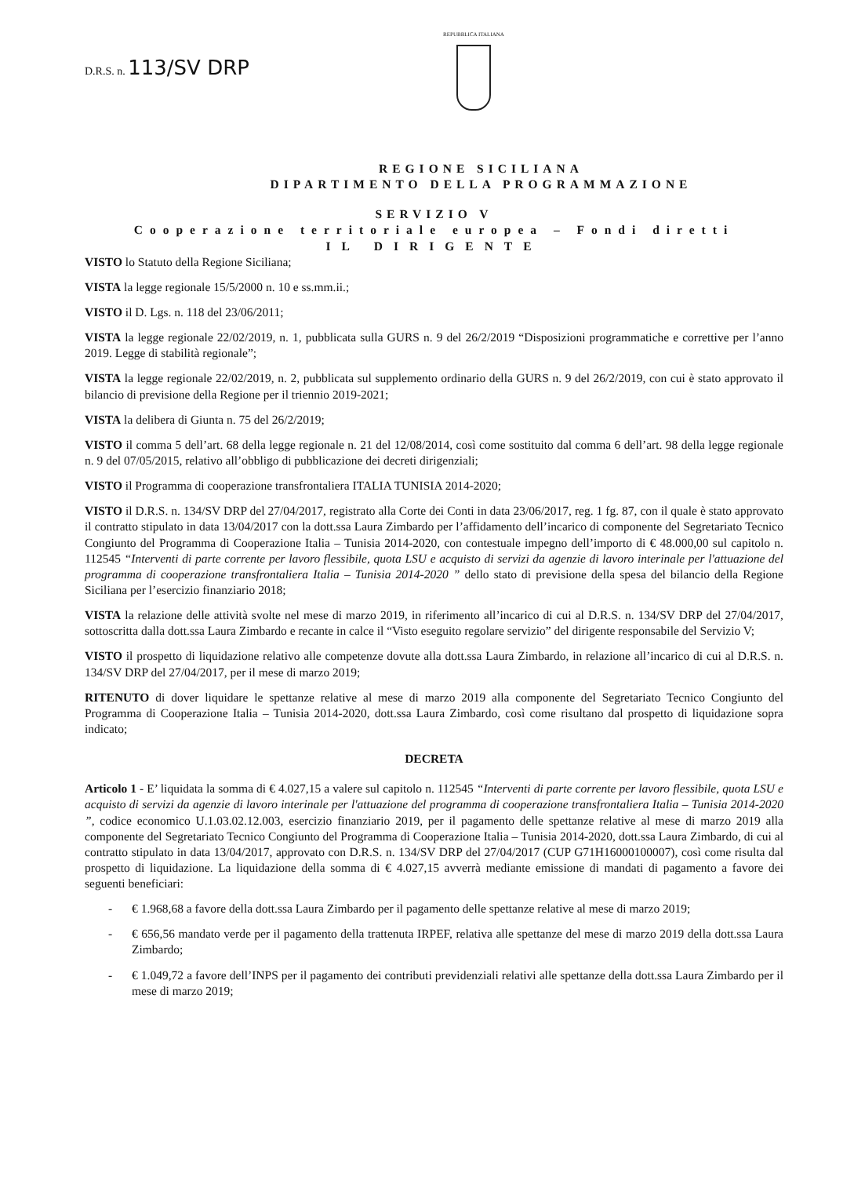D.R.S. n. 113/SV DRP
REPUBBLICA ITALIANA
REGIONE SICILIANA
DIPARTIMENTO DELLA PROGRAMMAZIONE
SERVIZIO V
Cooperazione territoriale europea – Fondi diretti
IL DIRIGENTE
VISTO lo Statuto della Regione Siciliana;
VISTA la legge regionale 15/5/2000 n. 10 e ss.mm.ii.;
VISTO il D. Lgs. n. 118 del 23/06/2011;
VISTA la legge regionale 22/02/2019, n. 1, pubblicata sulla GURS n. 9 del 26/2/2019 “Disposizioni programmatiche e correttive per l’anno 2019. Legge di stabilità regionale”;
VISTA la legge regionale 22/02/2019, n. 2, pubblicata sul supplemento ordinario della GURS n. 9 del 26/2/2019, con cui è stato approvato il bilancio di previsione della Regione per il triennio 2019-2021;
VISTA la delibera di Giunta n. 75 del 26/2/2019;
VISTO il comma 5 dell’art. 68 della legge regionale n. 21 del 12/08/2014, così come sostituito dal comma 6 dell’art. 98 della legge regionale n. 9 del 07/05/2015, relativo all’obbligo di pubblicazione dei decreti dirigenziali;
VISTO il Programma di cooperazione transfrontaliera ITALIA TUNISIA 2014-2020;
VISTO il D.R.S. n. 134/SV DRP del 27/04/2017, registrato alla Corte dei Conti in data 23/06/2017, reg. 1 fg. 87, con il quale è stato approvato il contratto stipulato in data 13/04/2017 con la dott.ssa Laura Zimbardo per l’affidamento dell’incarico di componente del Segretariato Tecnico Congiunto del Programma di Cooperazione Italia – Tunisia 2014-2020, con contestuale impegno dell’importo di € 48.000,00 sul capitolo n. 112545 “Interventi di parte corrente per lavoro flessibile, quota LSU e acquisto di servizi da agenzie di lavoro interinale per l'attuazione del programma di cooperazione transfrontaliera Italia – Tunisia 2014-2020 ” dello stato di previsione della spesa del bilancio della Regione Siciliana per l’esercizio finanziario 2018;
VISTA la relazione delle attività svolte nel mese di marzo 2019, in riferimento all’incarico di cui al D.R.S. n. 134/SV DRP del 27/04/2017, sottoscritta dalla dott.ssa Laura Zimbardo e recante in calce il “Visto eseguito regolare servizio” del dirigente responsabile del Servizio V;
VISTO il prospetto di liquidazione relativo alle competenze dovute alla dott.ssa Laura Zimbardo, in relazione all’incarico di cui al D.R.S. n. 134/SV DRP del 27/04/2017, per il mese di marzo 2019;
RITENUTO di dover liquidare le spettanze relative al mese di marzo 2019 alla componente del Segretariato Tecnico Congiunto del Programma di Cooperazione Italia – Tunisia 2014-2020, dott.ssa Laura Zimbardo, così come risultano dal prospetto di liquidazione sopra indicato;
DECRETA
Articolo 1 - E’ liquidata la somma di € 4.027,15 a valere sul capitolo n. 112545 “Interventi di parte corrente per lavoro flessibile, quota LSU e acquisto di servizi da agenzie di lavoro interinale per l'attuazione del programma di cooperazione transfrontaliera Italia – Tunisia 2014-2020 ”, codice economico U.1.03.02.12.003, esercizio finanziario 2019, per il pagamento delle spettanze relative al mese di marzo 2019 alla componente del Segretariato Tecnico Congiunto del Programma di Cooperazione Italia – Tunisia 2014-2020, dott.ssa Laura Zimbardo, di cui al contratto stipulato in data 13/04/2017, approvato con D.R.S. n. 134/SV DRP del 27/04/2017 (CUP G71H16000100007), così come risulta dal prospetto di liquidazione. La liquidazione della somma di € 4.027,15 avverrà mediante emissione di mandati di pagamento a favore dei seguenti beneficiari:
- € 1.968,68 a favore della dott.ssa Laura Zimbardo per il pagamento delle spettanze relative al mese di marzo 2019;
- € 656,56 mandato verde per il pagamento della trattenuta IRPEF, relativa alle spettanze del mese di marzo 2019 della dott.ssa Laura Zimbardo;
- € 1.049,72 a favore dell’INPS per il pagamento dei contributi previdenziali relativi alle spettanze della dott.ssa Laura Zimbardo per il mese di marzo 2019;